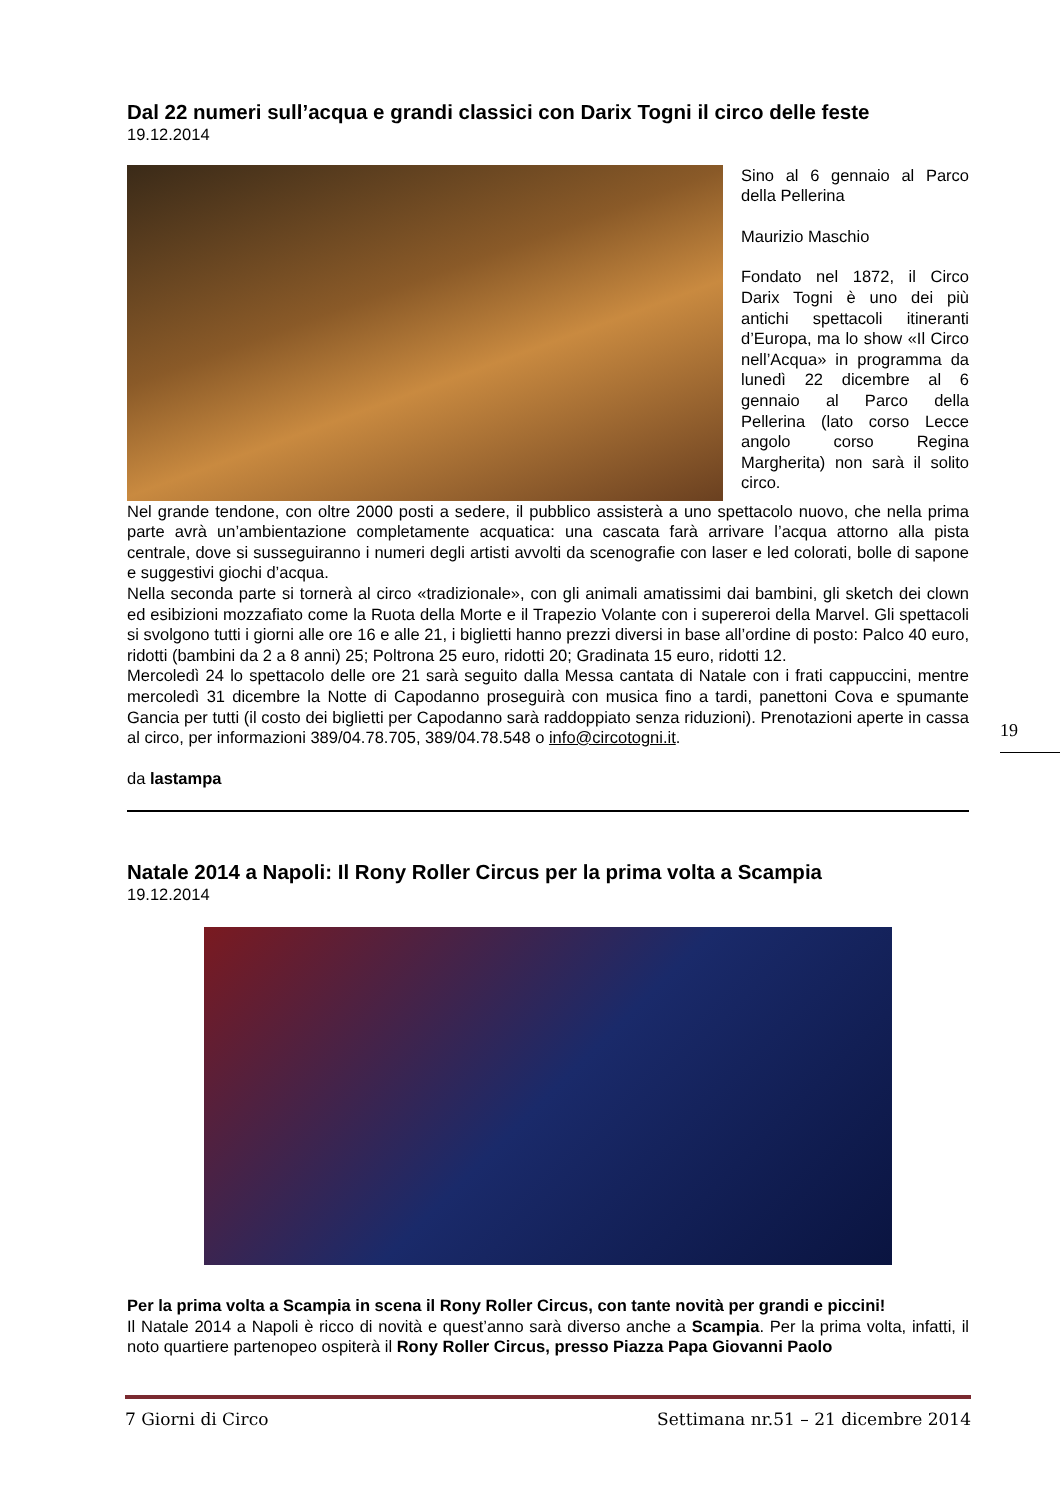Dal 22 numeri sull’acqua e grandi classici con Darix Togni il circo delle feste
19.12.2014
Sino al 6 gennaio al Parco della Pellerina
Maurizio Maschio
Fondato nel 1872, il Circo Darix Togni è uno dei più antichi spettacoli itineranti d’Europa, ma lo show «Il Circo nell’Acqua» in programma da lunedì 22 dicembre al 6 gennaio al Parco della Pellerina (lato corso Lecce angolo corso Regina Margherita) non sarà il solito circo.
Nel grande tendone, con oltre 2000 posti a sedere, il pubblico assisterà a uno spettacolo nuovo, che nella prima parte avrà un’ambientazione completamente acquatica: una cascata farà arrivare l’acqua attorno alla pista centrale, dove si susseguiranno i numeri degli artisti avvolti da scenografie con laser e led colorati, bolle di sapone e suggestivi giochi d’acqua.
Nella seconda parte si tornerà al circo «tradizionale», con gli animali amatissimi dai bambini, gli sketch dei clown ed esibizioni mozzafiato come la Ruota della Morte e il Trapezio Volante con i supereroi della Marvel. Gli spettacoli si svolgono tutti i giorni alle ore 16 e alle 21, i biglietti hanno prezzi diversi in base all’ordine di posto: Palco 40 euro, ridotti (bambini da 2 a 8 anni) 25; Poltrona 25 euro, ridotti 20; Gradinata 15 euro, ridotti 12.
Mercoledì 24 lo spettacolo delle ore 21 sarà seguito dalla Messa cantata di Natale con i frati cappuccini, mentre mercoledì 31 dicembre la Notte di Capodanno proseguirà con musica fino a tardi, panettoni Cova e spumante Gancia per tutti (il costo dei biglietti per Capodanno sarà raddoppiato senza riduzioni). Prenotazioni aperte in cassa al circo, per informazioni 389/04.78.705, 389/04.78.548 o info@circotogni.it.
da lastampa
Natale 2014 a Napoli: Il Rony Roller Circus per la prima volta a Scampia
19.12.2014
Per la prima volta a Scampia in scena il Rony Roller Circus, con tante novità per grandi e piccini!
Il Natale 2014 a Napoli è ricco di novità e quest’anno sarà diverso anche a Scampia. Per la prima volta, infatti, il noto quartiere partenopeo ospiterà il Rony Roller Circus, presso Piazza Papa Giovanni Paolo
19
7 Giorni di Circo Settimana nr.51 – 21 dicembre 2014